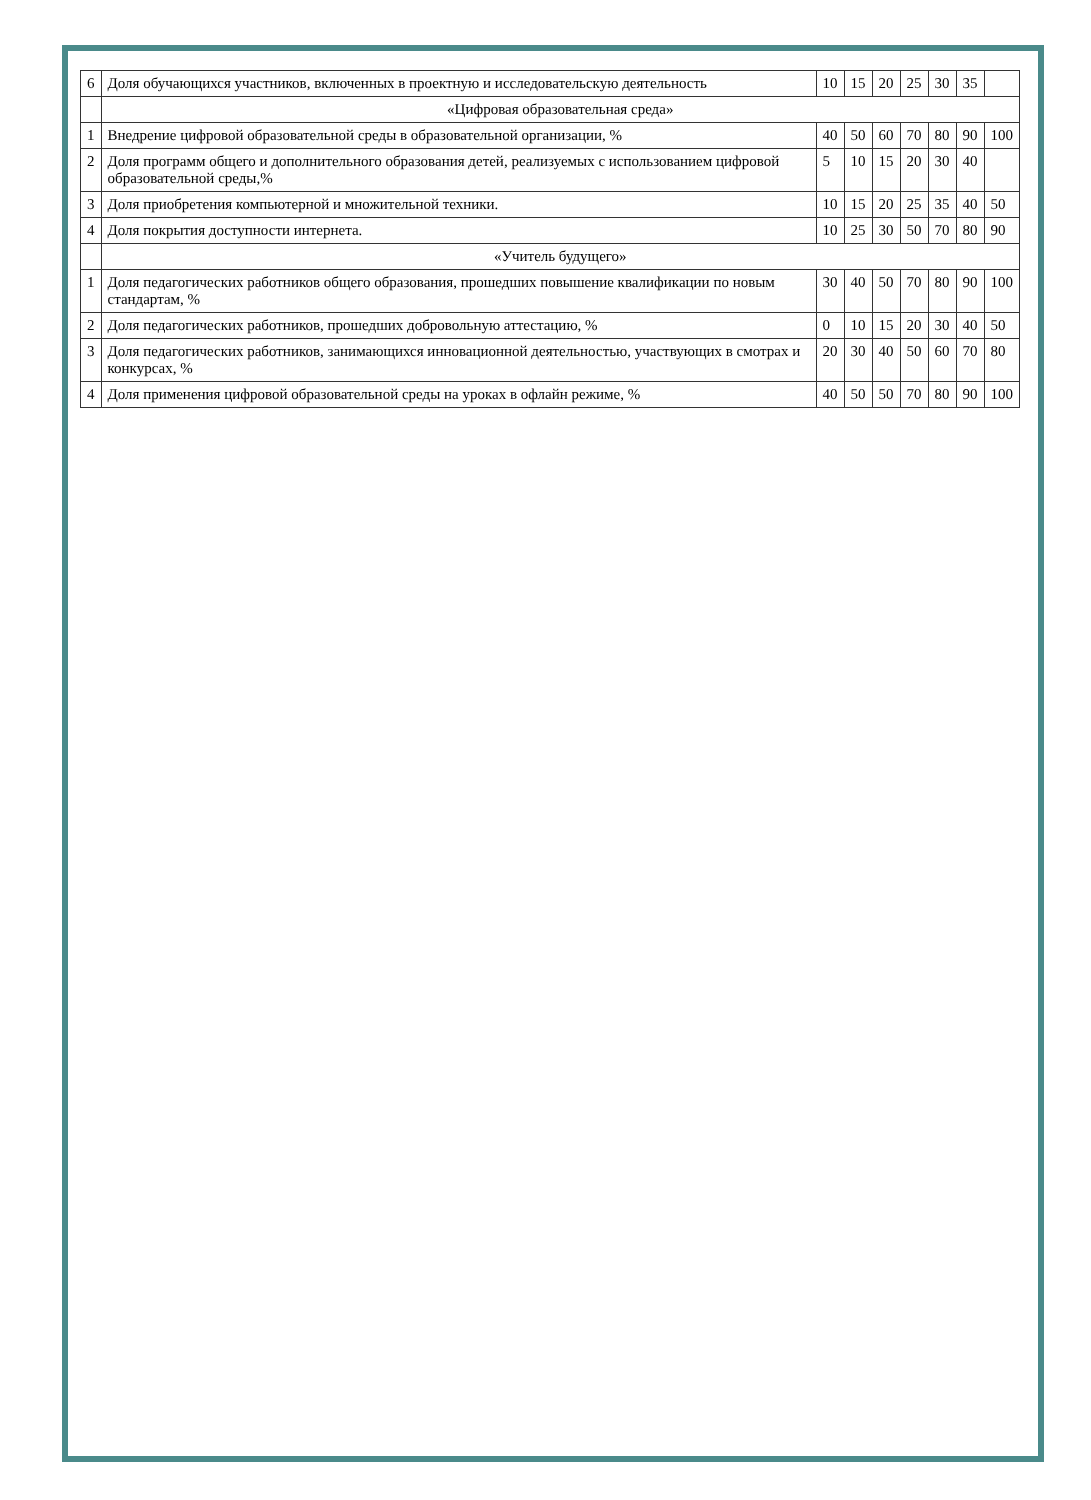| 6 | Доля обучающихся участников, включенных в проектную и исследовательскую деятельность | 10 | 15 | 20 | 25 | 30 | 35 | |
| | «Цифровая образовательная среда» | | | | | | | |
| 1 | Внедрение цифровой образовательной среды в образовательной организации, % | 40 | 50 | 60 | 70 | 80 | 90 | 100 |
| 2 | Доля программ общего и дополнительного образования детей, реализуемых с использованием цифровой образовательной среды,% | 5 | 10 | 15 | 20 | 30 | 40 | |
| 3 | Доля приобретения компьютерной и множительной техники. | 10 | 15 | 20 | 25 | 35 | 40 | 50 |
| 4 | Доля покрытия доступности интернета. | 10 | 25 | 30 | 50 | 70 | 80 | 90 |
| | «Учитель будущего» | | | | | | | |
| 1 | Доля педагогических работников общего образования, прошедших повышение квалификации по новым стандартам, % | 30 | 40 | 50 | 70 | 80 | 90 | 100 |
| 2 | Доля педагогических работников, прошедших добровольную аттестацию, % | 0 | 10 | 15 | 20 | 30 | 40 | 50 |
| 3 | Доля педагогических работников, занимающихся инновационной деятельностью, участвующих в смотрах и конкурсах, % | 20 | 30 | 40 | 50 | 60 | 70 | 80 |
| 4 | Доля применения цифровой образовательной среды на уроках в офлайн режиме, % | 40 | 50 | 50 | 70 | 80 | 90 | 100 |